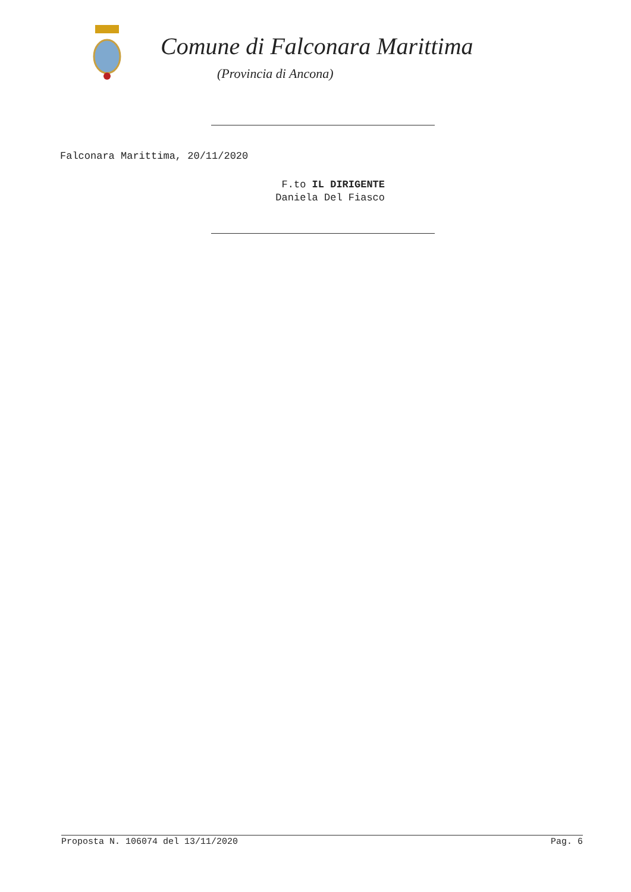Comune di Falconara Marittima
(Provincia di Ancona)
Falconara Marittima, 20/11/2020
F.to IL DIRIGENTE
Daniela Del Fiasco
Proposta N. 106074 del 13/11/2020 Pag. 6